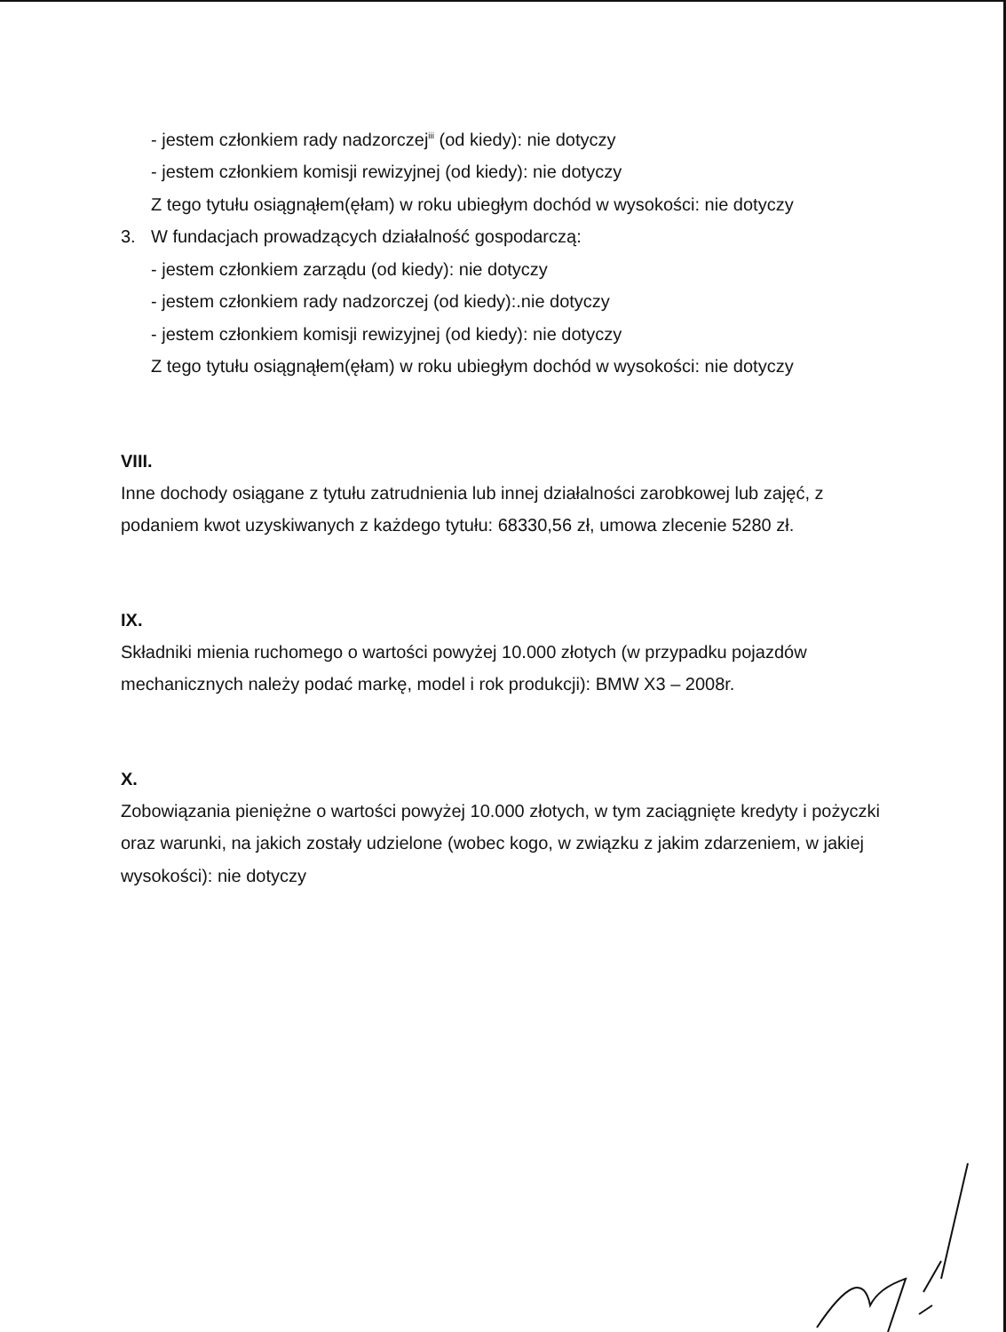- jestem członkiem rady nadzorczej<sup>iii</sup> (od kiedy): nie dotyczy
- jestem członkiem komisji rewizyjnej (od kiedy): nie dotyczy
Z tego tytułu osiągnąłem(ęłam) w roku ubiegłym dochód w wysokości: nie dotyczy
3. W fundacjach prowadzących działalność gospodarczą:
- jestem członkiem zarządu (od kiedy): nie dotyczy
- jestem członkiem rady nadzorczej (od kiedy):.nie dotyczy
- jestem członkiem komisji rewizyjnej (od kiedy): nie dotyczy
Z tego tytułu osiągnąłem(ęłam) w roku ubiegłym dochód w wysokości: nie dotyczy
VIII.
Inne dochody osiągane z tytułu zatrudnienia lub innej działalności zarobkowej lub zajęć, z podaniem kwot uzyskiwanych z każdego tytułu: 68330,56 zł, umowa zlecenie 5280 zł.
IX.
Składniki mienia ruchomego o wartości powyżej 10.000 złotych (w przypadku pojazdów mechanicznych należy podać markę, model i rok produkcji): BMW X3 – 2008r.
X.
Zobowiązania pieniężne o wartości powyżej 10.000 złotych, w tym zaciągnięte kredyty i pożyczki oraz warunki, na jakich zostały udzielone (wobec kogo, w związku z jakim zdarzeniem, w jakiej wysokości): nie dotyczy